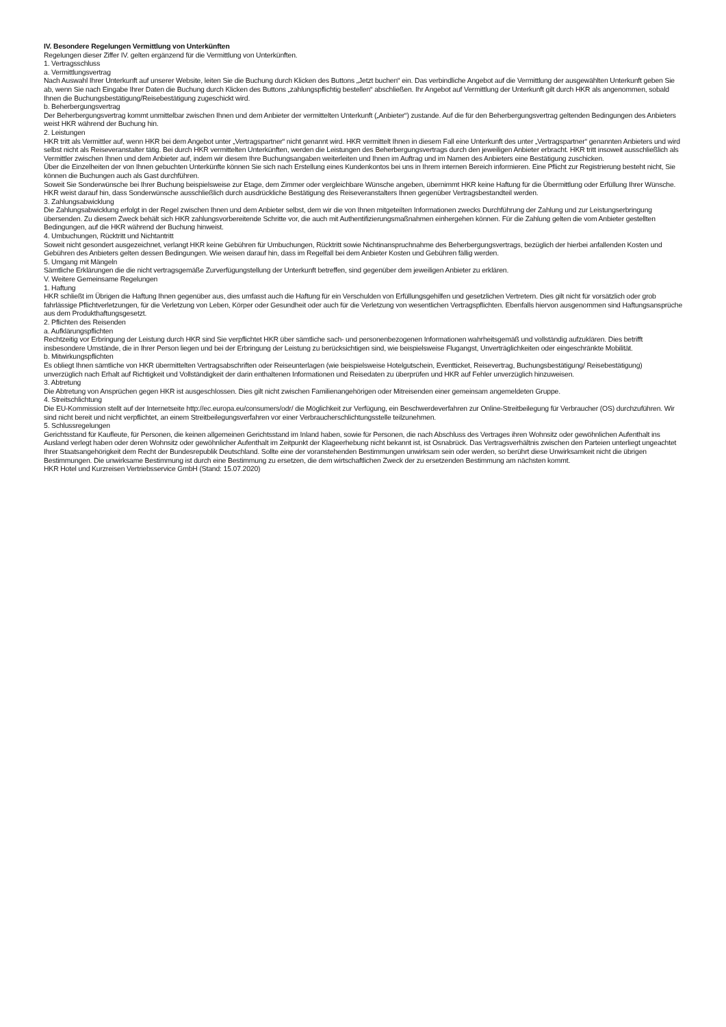IV. Besondere Regelungen Vermittlung von Unterkünften
Regelungen dieser Ziffer IV. gelten ergänzend für die Vermittlung von Unterkünften.
1. Vertragsschluss
a. Vermittlungsvertrag
Nach Auswahl Ihrer Unterkunft auf unserer Website, leiten Sie die Buchung durch Klicken des Buttons „Jetzt buchen“ ein. Das verbindliche Angebot auf die Vermittlung der ausgewählten Unterkunft geben Sie ab, wenn Sie nach Eingabe Ihrer Daten die Buchung durch Klicken des Buttons „zahlungspflichtig bestellen“ abschließen. Ihr Angebot auf Vermittlung der Unterkunft gilt durch HKR als angenommen, sobald Ihnen die Buchungsbestätigung/Reisebestätigung zugeschickt wird.
b. Beherbergungsvertrag
Der Beherbergungsvertrag kommt unmittelbar zwischen Ihnen und dem Anbieter der vermittelten Unterkunft („Anbieter“) zustande. Auf die für den Beherbergungsvertrag geltenden Bedingungen des Anbieters weist HKR während der Buchung hin.
2. Leistungen
HKR tritt als Vermittler auf, wenn HKR bei dem Angebot unter „Vertragspartner“ nicht genannt wird. HKR vermittelt Ihnen in diesem Fall eine Unterkunft des unter „Vertragspartner“ genannten Anbieters und wird selbst nicht als Reiseveranstalter tätig. Bei durch HKR vermittelten Unterkünften, werden die Leistungen des Beherbergungsvertrags durch den jeweiligen Anbieter erbracht. HKR tritt insoweit ausschließlich als Vermittler zwischen Ihnen und dem Anbieter auf, indem wir diesem Ihre Buchungsangaben weiterleiten und Ihnen im Auftrag und im Namen des Anbieters eine Bestätigung zuschicken.
Über die Einzelheiten der von Ihnen gebuchten Unterkünfte können Sie sich nach Erstellung eines Kundenkontos bei uns in Ihrem internen Bereich informieren. Eine Pflicht zur Registrierung besteht nicht, Sie können die Buchungen auch als Gast durchführen.
Soweit Sie Sonderwünsche bei Ihrer Buchung beispielsweise zur Etage, dem Zimmer oder vergleichbare Wünsche angeben, übernimmt HKR keine Haftung für die Übermittlung oder Erfüllung Ihrer Wünsche. HKR weist darauf hin, dass Sonderwünsche ausschließlich durch ausdrückliche Bestätigung des Reiseveranstalters Ihnen gegenüber Vertragsbestandteil werden.
3. Zahlungsabwicklung
Die Zahlungsabwicklung erfolgt in der Regel zwischen Ihnen und dem Anbieter selbst, dem wir die von Ihnen mitgeteilten Informationen zwecks Durchführung der Zahlung und zur Leistungserbringung übersenden. Zu diesem Zweck behält sich HKR zahlungsvorbereitende Schritte vor, die auch mit Authentifizierungsmaßnahmen einhergehen können. Für die Zahlung gelten die vom Anbieter gestellten Bedingungen, auf die HKR während der Buchung hinweist.
4. Umbuchungen, Rücktritt und Nichtantritt
Soweit nicht gesondert ausgezeichnet, verlangt HKR keine Gebühren für Umbuchungen, Rücktritt sowie Nichtinanspruchnahme des Beherbergungsvertrags, bezüglich der hierbei anfallenden Kosten und Gebühren des Anbieters gelten dessen Bedingungen. Wie weisen darauf hin, dass im Regelfall bei dem Anbieter Kosten und Gebühren fällig werden.
5. Umgang mit Mängeln
Sämtliche Erklärungen die die nicht vertragsgemäße Zurverfügungstellung der Unterkunft betreffen, sind gegenüber dem jeweiligen Anbieter zu erklären.
V. Weitere Gemeinsame Regelungen
1. Haftung
HKR schließt im Übrigen die Haftung Ihnen gegenüber aus, dies umfasst auch die Haftung für ein Verschulden von Erfüllungsgehilfen und gesetzlichen Vertretern. Dies gilt nicht für vorsätzlich oder grob fahrlässige Pflichtverletzungen, für die Verletzung von Leben, Körper oder Gesundheit oder auch für die Verletzung von wesentlichen Vertragspflichten. Ebenfalls hiervon ausgenommen sind Haftungsansprüche aus dem Produkthaftungsgesetzt.
2. Pflichten des Reisenden
a. Aufklärungspflichten
Rechtzeitig vor Erbringung der Leistung durch HKR sind Sie verpflichtet HKR über sämtliche sach- und personenbezogenen Informationen wahrheitsgemäß und vollständig aufzuklären. Dies betrifft insbesondere Umstände, die in Ihrer Person liegen und bei der Erbringung der Leistung zu berücksichtigen sind, wie beispielsweise Flugangst, Unverträglichkeiten oder eingeschränkte Mobilität.
b. Mitwirkungspflichten
Es obliegt Ihnen sämtliche von HKR übermittelten Vertragsabschriften oder Reiseunterlagen (wie beispielsweise Hotelgutschein, Eventticket, Reisevertrag, Buchungsbestätigung/ Reisebestätigung) unverzüglich nach Erhalt auf Richtigkeit und Vollständigkeit der darin enthaltenen Informationen und Reisedaten zu überprüfen und HKR auf Fehler unverzüglich hinzuweisen.
3. Abtretung
Die Abtretung von Ansprüchen gegen HKR ist ausgeschlossen. Dies gilt nicht zwischen Familienangehörigen oder Mitreisenden einer gemeinsam angemeldeten Gruppe.
4. Streitschlichtung
Die EU-Kommission stellt auf der Internetseite http://ec.europa.eu/consumers/odr/ die Möglichkeit zur Verfügung, ein Beschwerdeverfahren zur Online-Streitbeilegung für Verbraucher (OS) durchzuführen. Wir sind nicht bereit und nicht verpflichtet, an einem Streitbeilegungsverfahren vor einer Verbraucherschlichtungsstelle teilzunehmen.
5. Schlussregelungen
Gerichtsstand für Kaufleute, für Personen, die keinen allgemeinen Gerichtsstand im Inland haben, sowie für Personen, die nach Abschluss des Vertrages ihren Wohnsitz oder gewöhnlichen Aufenthalt ins Ausland verlegt haben oder deren Wohnsitz oder gewöhnlicher Aufenthalt im Zeitpunkt der Klageerhebung nicht bekannt ist, ist Osnabrück. Das Vertragsverhältnis zwischen den Parteien unterliegt ungeachtet Ihrer Staatsangehörigkeit dem Recht der Bundesrepublik Deutschland. Sollte eine der voranstehenden Bestimmungen unwirksam sein oder werden, so berührt diese Unwirksamkeit nicht die übrigen Bestimmungen. Die unwirksame Bestimmung ist durch eine Bestimmung zu ersetzen, die dem wirtschaftlichen Zweck der zu ersetzenden Bestimmung am nächsten kommt.
HKR Hotel und Kurzreisen Vertriebsservice GmbH (Stand: 15.07.2020)